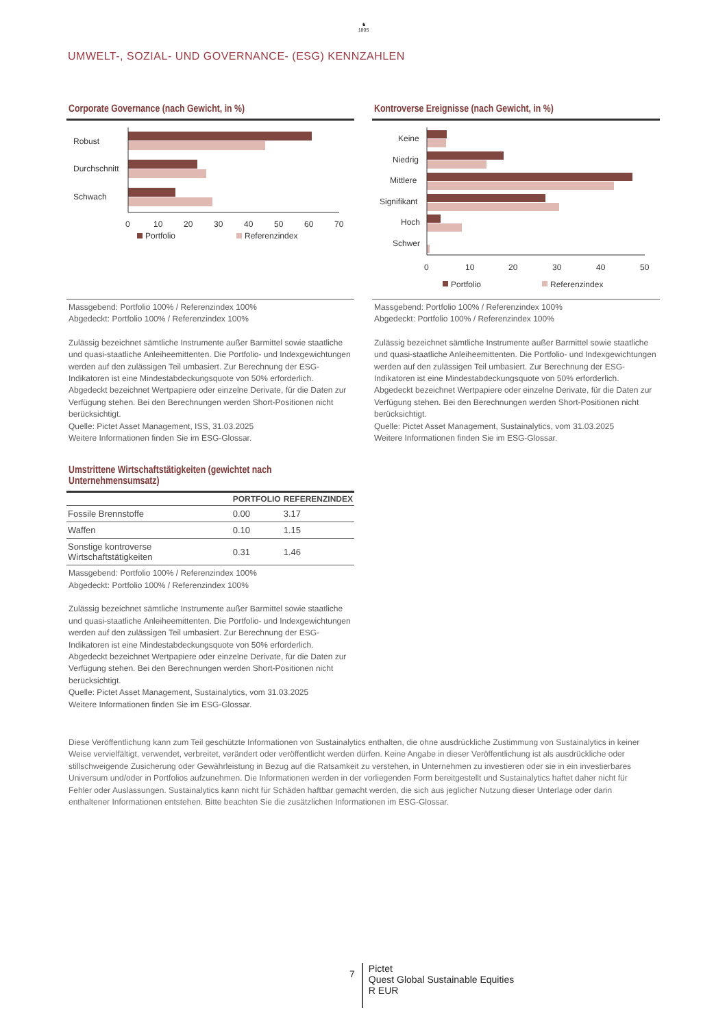♞
1805
UMWELT-, SOZIAL- UND GOVERNANCE- (ESG) KENNZAHLEN
Corporate Governance (nach Gewicht, in %)
Robust
Durchschnitt
Schwach
0
10
20
30
40
50
60
70
Portfolio
Referenzindex
Massgebend: Portfolio 100% / Referenzindex 100%
Abgedeckt: Portfolio 100% / Referenzindex 100%
Zulässig bezeichnet sämtliche Instrumente außer Barmittel sowie staatliche und quasi-staatliche Anleiheemittenten. Die Portfolio- und Indexgewichtungen werden auf den zulässigen Teil umbasiert. Zur Berechnung der ESG-Indikatoren ist eine Mindestabdeckungsquote von 50% erforderlich. Abgedeckt bezeichnet Wertpapiere oder einzelne Derivate, für die Daten zur Verfügung stehen. Bei den Berechnungen werden Short-Positionen nicht berücksichtigt.
Quelle: Pictet Asset Management, ISS, 31.03.2025
Weitere Informationen finden Sie im ESG-Glossar.
Umstrittene Wirtschaftstätigkeiten (gewichtet nach Unternehmensumsatz)
| | PORTFOLIO | REFERENZINDEX |
| --- | --- | --- |
| Fossile Brennstoffe | 0.00 | 3.17 |
| Waffen | 0.10 | 1.15 |
| Sonstige kontroverse Wirtschaftstätigkeiten | 0.31 | 1.46 |
Massgebend: Portfolio 100% / Referenzindex 100%
Abgedeckt: Portfolio 100% / Referenzindex 100%
Zulässig bezeichnet sämtliche Instrumente außer Barmittel sowie staatliche und quasi-staatliche Anleiheemittenten. Die Portfolio- und Indexgewichtungen werden auf den zulässigen Teil umbasiert. Zur Berechnung der ESG-Indikatoren ist eine Mindestabdeckungsquote von 50% erforderlich. Abgedeckt bezeichnet Wertpapiere oder einzelne Derivate, für die Daten zur Verfügung stehen. Bei den Berechnungen werden Short-Positionen nicht berücksichtigt.
Quelle: Pictet Asset Management, Sustainalytics, vom 31.03.2025
Weitere Informationen finden Sie im ESG-Glossar.
Kontroverse Ereignisse (nach Gewicht, in %)
Keine
Niedrig
Mittlere
Signifikant
Hoch
Schwer
0
10
20
30
40
50
Portfolio
Referenzindex
Massgebend: Portfolio 100% / Referenzindex 100%
Abgedeckt: Portfolio 100% / Referenzindex 100%
Zulässig bezeichnet sämtliche Instrumente außer Barmittel sowie staatliche und quasi-staatliche Anleiheemittenten. Die Portfolio- und Indexgewichtungen werden auf den zulässigen Teil umbasiert. Zur Berechnung der ESG-Indikatoren ist eine Mindestabdeckungsquote von 50% erforderlich. Abgedeckt bezeichnet Wertpapiere oder einzelne Derivate, für die Daten zur Verfügung stehen. Bei den Berechnungen werden Short-Positionen nicht berücksichtigt.
Quelle: Pictet Asset Management, Sustainalytics, vom 31.03.2025
Weitere Informationen finden Sie im ESG-Glossar.
Diese Veröffentlichung kann zum Teil geschützte Informationen von Sustainalytics enthalten, die ohne ausdrückliche Zustimmung von Sustainalytics in keiner Weise vervielfältigt, verwendet, verbreitet, verändert oder veröffentlicht werden dürfen. Keine Angabe in dieser Veröffentlichung ist als ausdrückliche oder stillschweigende Zusicherung oder Gewährleistung in Bezug auf die Ratsamkeit zu verstehen, in Unternehmen zu investieren oder sie in ein investierbares Universum und/oder in Portfolios aufzunehmen. Die Informationen werden in der vorliegenden Form bereitgestellt und Sustainalytics haftet daher nicht für Fehler oder Auslassungen. Sustainalytics kann nicht für Schäden haftbar gemacht werden, die sich aus jeglicher Nutzung dieser Unterlage oder darin enthaltener Informationen entstehen. Bitte beachten Sie die zusätzlichen Informationen im ESG-Glossar.
7
Pictet
Quest Global Sustainable Equities
R EUR